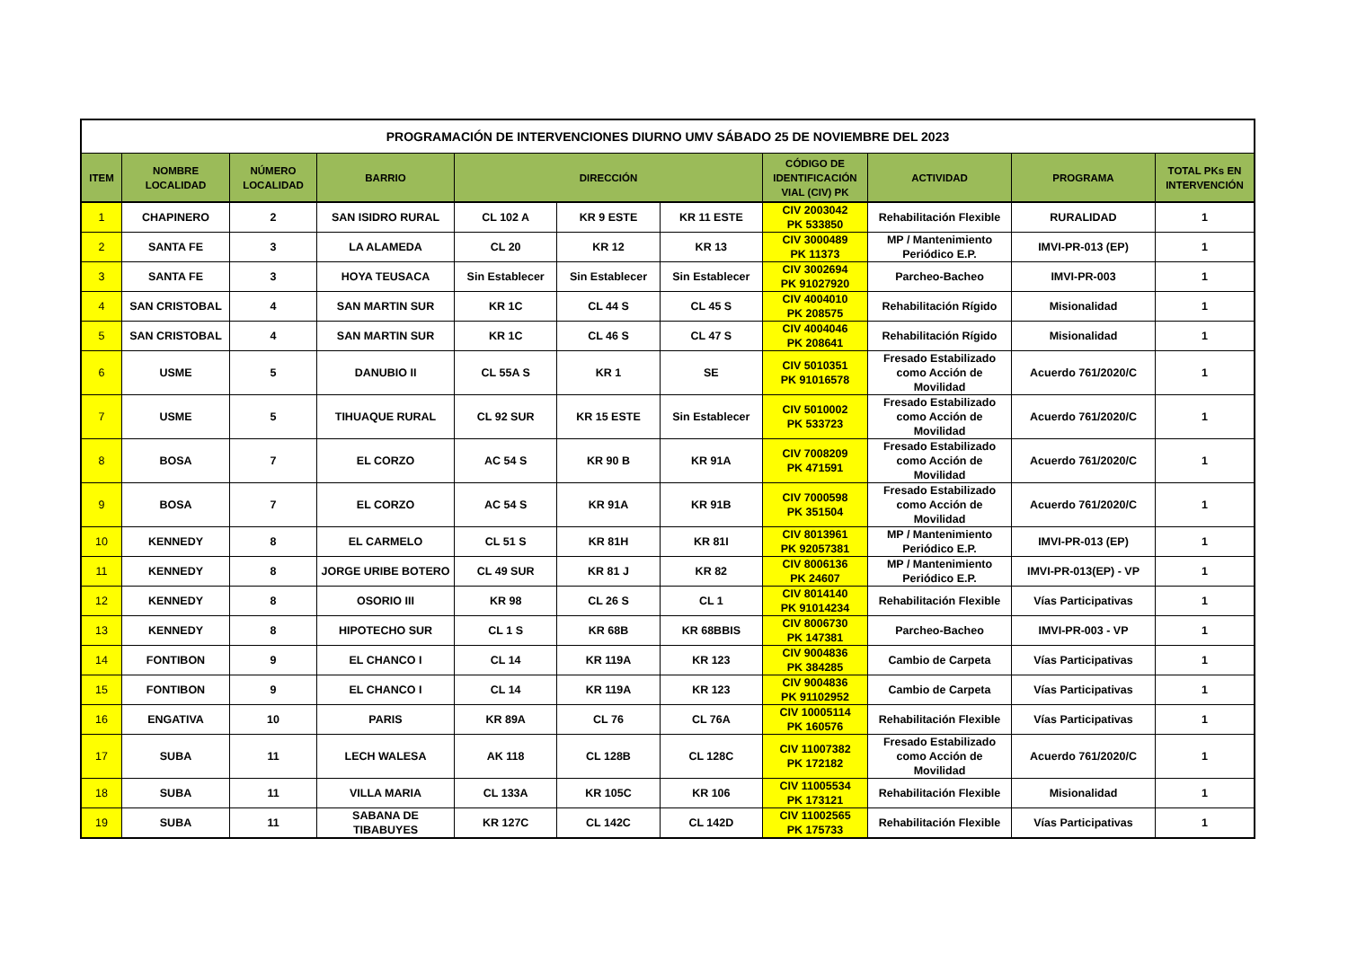| PROGRAMACIÓN DE INTERVENCIONES DIURNO UMV SÁBADO 25 DE NOVIEMBRE DEL 2023 | | | | | | | | | | |
| ITEM | NOMBRE LOCALIDAD | NÚMERO LOCALIDAD | BARRIO | DIRECCIÓN | | | CÓDIGO DE IDENTIFICACIÓN VIAL (CIV) PK | ACTIVIDAD | PROGRAMA | TOTAL PKs EN INTERVENCIÓN |
| 1 | CHAPINERO | 2 | SAN ISIDRO RURAL | CL 102 A | KR 9 ESTE | KR 11 ESTE | CIV 2003042 PK 533850 | Rehabilitación Flexible | RURALIDAD | 1 |
| 2 | SANTA FE | 3 | LA ALAMEDA | CL 20 | KR 12 | KR 13 | CIV 3000489 PK 11373 | MP / Mantenimiento Periódico E.P. | IMVI-PR-013 (EP) | 1 |
| 3 | SANTA FE | 3 | HOYA TEUSACA | Sin Establecer | Sin Establecer | Sin Establecer | CIV 3002694 PK 91027920 | Parcheo-Bacheo | IMVI-PR-003 | 1 |
| 4 | SAN CRISTOBAL | 4 | SAN MARTIN SUR | KR 1C | CL 44 S | CL 45 S | CIV 4004010 PK 208575 | Rehabilitación Rígido | Misionalidad | 1 |
| 5 | SAN CRISTOBAL | 4 | SAN MARTIN SUR | KR 1C | CL 46 S | CL 47 S | CIV 4004046 PK 208641 | Rehabilitación Rígido | Misionalidad | 1 |
| 6 | USME | 5 | DANUBIO II | CL 55A S | KR 1 | SE | CIV 5010351 PK 91016578 | Fresado Estabilizado como Acción de Movilidad | Acuerdo 761/2020/C | 1 |
| 7 | USME | 5 | TIHUAQUE RURAL | CL 92 SUR | KR 15 ESTE | Sin Establecer | CIV 5010002 PK 533723 | Fresado Estabilizado como Acción de Movilidad | Acuerdo 761/2020/C | 1 |
| 8 | BOSA | 7 | EL CORZO | AC 54 S | KR 90 B | KR 91A | CIV 7008209 PK 471591 | Fresado Estabilizado como Acción de Movilidad | Acuerdo 761/2020/C | 1 |
| 9 | BOSA | 7 | EL CORZO | AC 54 S | KR 91A | KR 91B | CIV 7000598 PK 351504 | Fresado Estabilizado como Acción de Movilidad | Acuerdo 761/2020/C | 1 |
| 10 | KENNEDY | 8 | EL CARMELO | CL 51 S | KR 81H | KR 81I | CIV 8013961 PK 92057381 | MP / Mantenimiento Periódico E.P. | IMVI-PR-013 (EP) | 1 |
| 11 | KENNEDY | 8 | JORGE URIBE BOTERO | CL 49 SUR | KR 81 J | KR 82 | CIV 8006136 PK 24607 | MP / Mantenimiento Periódico E.P. | IMVI-PR-013(EP) - VP | 1 |
| 12 | KENNEDY | 8 | OSORIO III | KR 98 | CL 26 S | CL 1 | CIV 8014140 PK 91014234 | Rehabilitación Flexible | Vías Participativas | 1 |
| 13 | KENNEDY | 8 | HIPOTECHO SUR | CL 1 S | KR 68B | KR 68BBIS | CIV 8006730 PK 147381 | Parcheo-Bacheo | IMVI-PR-003 - VP | 1 |
| 14 | FONTIBON | 9 | EL CHANCO I | CL 14 | KR 119A | KR 123 | CIV 9004836 PK 384285 | Cambio de Carpeta | Vías Participativas | 1 |
| 15 | FONTIBON | 9 | EL CHANCO I | CL 14 | KR 119A | KR 123 | CIV 9004836 PK 91102952 | Cambio de Carpeta | Vías Participativas | 1 |
| 16 | ENGATIVA | 10 | PARIS | KR 89A | CL 76 | CL 76A | CIV 10005114 PK 160576 | Rehabilitación Flexible | Vías Participativas | 1 |
| 17 | SUBA | 11 | LECH WALESA | AK 118 | CL 128B | CL 128C | CIV 11007382 PK 172182 | Fresado Estabilizado como Acción de Movilidad | Acuerdo 761/2020/C | 1 |
| 18 | SUBA | 11 | VILLA MARIA | CL 133A | KR 105C | KR 106 | CIV 11005534 PK 173121 | Rehabilitación Flexible | Misionalidad | 1 |
| 19 | SUBA | 11 | SABANA DE TIBABUYES | KR 127C | CL 142C | CL 142D | CIV 11002565 PK 175733 | Rehabilitación Flexible | Vías Participativas | 1 |